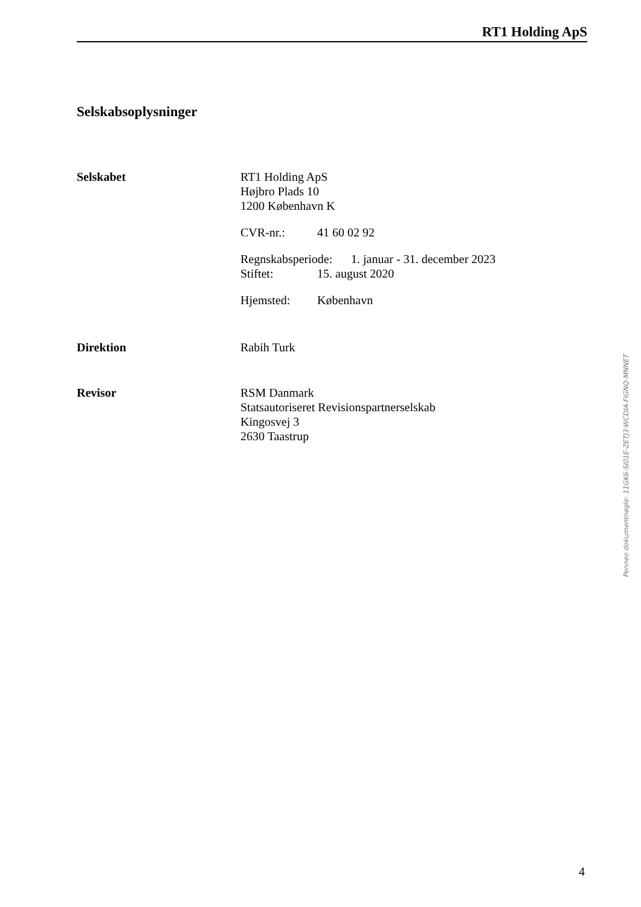RT1 Holding ApS
Selskabsoplysninger
Selskabet RT1 Holding ApS
Højbro Plads 10
1200 København K
CVR-nr.: 41 60 02 92
Regnskabsperiode: 1. januar - 31. december 2023
Stiftet: 15. august 2020
Hjemsted: København
Direktion Rabih Turk
Revisor RSM Danmark
Statsautoriseret Revisionspartnerselskab
Kingosvej 3
2630 Taastrup
Penneo dokumentnøgle: 11GK6-SI01E-ZETJ3-WCDIA-FIGNQ-MNNET
4